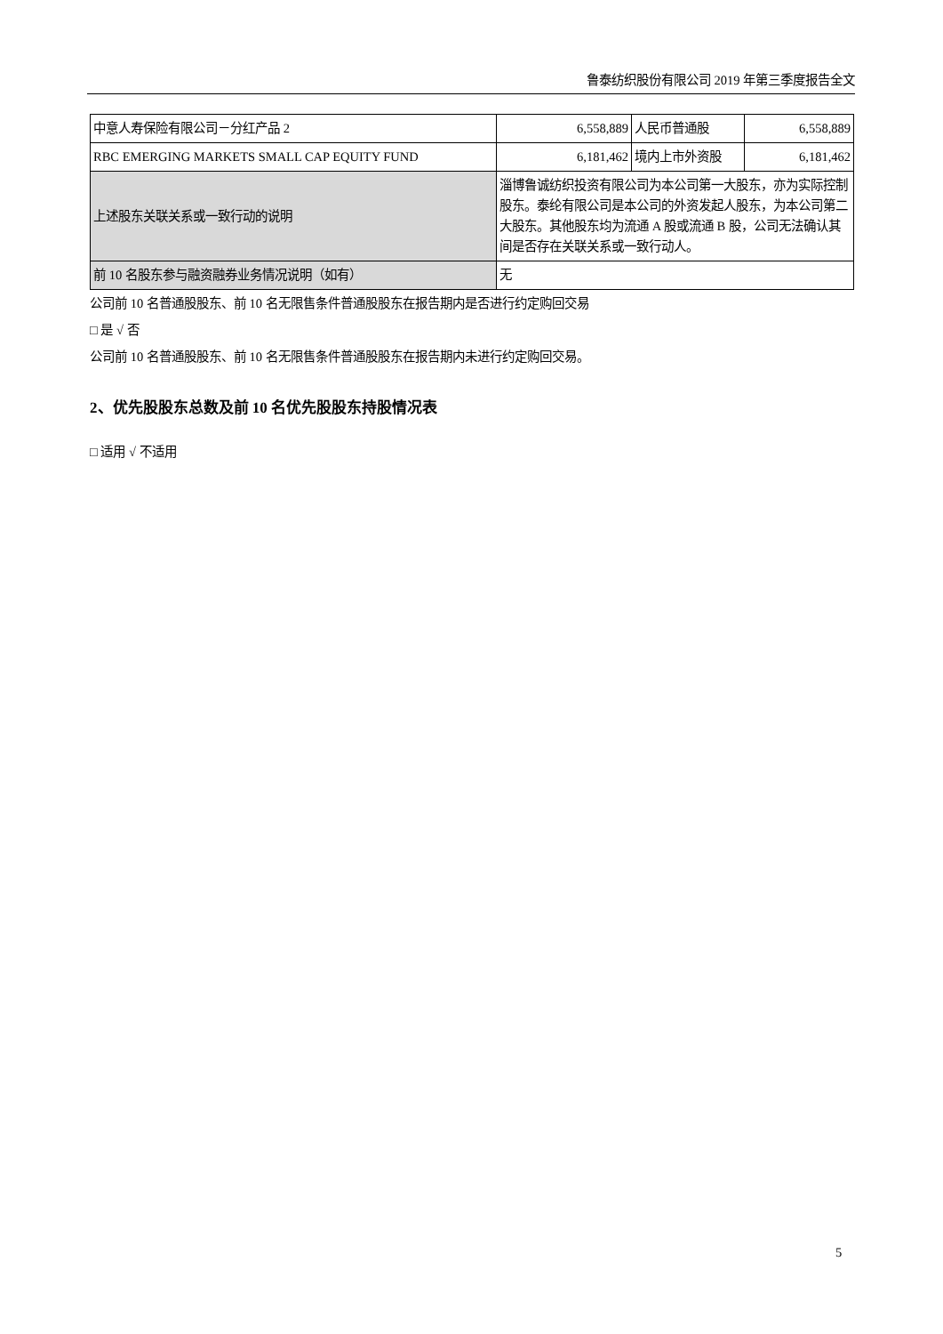鲁泰纺织股份有限公司 2019 年第三季度报告全文
| 中意人寿保险有限公司－分红产品 2 | 6,558,889 | 人民币普通股 | 6,558,889 |
| RBC EMERGING MARKETS SMALL CAP EQUITY FUND | 6,181,462 | 境内上市外资股 | 6,181,462 |
| 上述股东关联关系或一致行动的说明 | 淄博鲁诚纺织投资有限公司为本公司第一大股东，亦为实际控制股东。泰纶有限公司是本公司的外资发起人股东，为本公司第二大股东。其他股东均为流通 A 股或流通 B 股，公司无法确认其间是否存在关联关系或一致行动人。 | | |
| 前 10 名股东参与融资融券业务情况说明（如有） | 无 | | |
公司前 10 名普通股股东、前 10 名无限售条件普通股股东在报告期内是否进行约定购回交易
□ 是 √ 否
公司前 10 名普通股股东、前 10 名无限售条件普通股股东在报告期内未进行约定购回交易。
2、优先股股东总数及前 10 名优先股股东持股情况表
□ 适用 √ 不适用
5